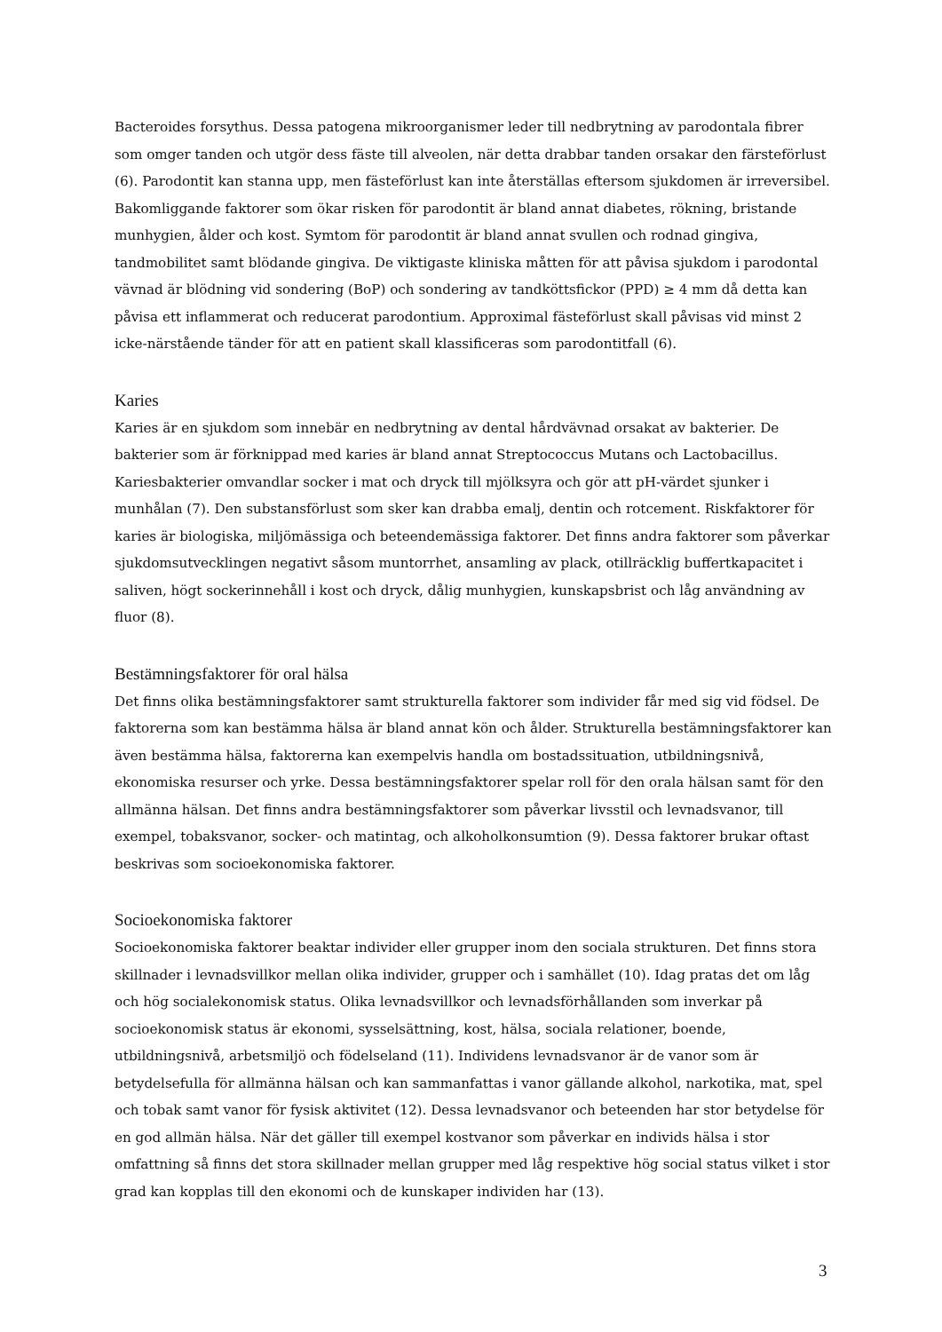Bacteroides forsythus. Dessa patogena mikroorganismer leder till nedbrytning av parodontala fibrer som omger tanden och utgör dess fäste till alveolen, när detta drabbar tanden orsakar den färsteförlust (6). Parodontit kan stanna upp, men fästeförlust kan inte återställas eftersom sjukdomen är irreversibel. Bakomliggande faktorer som ökar risken för parodontit är bland annat diabetes, rökning, bristande munhygien, ålder och kost. Symtom för parodontit är bland annat svullen och rodnad gingiva, tandmobilitet samt blödande gingiva. De viktigaste kliniska måtten för att påvisa sjukdom i parodontal vävnad är blödning vid sondering (BoP) och sondering av tandköttsfickor (PPD) ≥ 4 mm då detta kan påvisa ett inflammerat och reducerat parodontium. Approximal fästeförlust skall påvisas vid minst 2 icke-närstående tänder för att en patient skall klassificeras som parodontitfall (6).
Karies
Karies är en sjukdom som innebär en nedbrytning av dental hårdvävnad orsakat av bakterier. De bakterier som är förknippad med karies är bland annat Streptococcus Mutans och Lactobacillus. Kariesbakterier omvandlar socker i mat och dryck till mjölksyra och gör att pH-värdet sjunker i munhålan (7). Den substansförlust som sker kan drabba emalj, dentin och rotcement. Riskfaktorer för karies är biologiska, miljömässiga och beteendemässiga faktorer. Det finns andra faktorer som påverkar sjukdomsutvecklingen negativt såsom muntorrhet, ansamling av plack, otillräcklig buffertkapacitet i saliven, högt sockerinnehåll i kost och dryck, dålig munhygien, kunskapsbrist och låg användning av fluor (8).
Bestämningsfaktorer för oral hälsa
Det finns olika bestämningsfaktorer samt strukturella faktorer som individer får med sig vid födsel. De faktorerna som kan bestämma hälsa är bland annat kön och ålder. Strukturella bestämningsfaktorer kan även bestämma hälsa, faktorerna kan exempelvis handla om bostadssituation, utbildningsnivå, ekonomiska resurser och yrke. Dessa bestämningsfaktorer spelar roll för den orala hälsan samt för den allmänna hälsan. Det finns andra bestämningsfaktorer som påverkar livsstil och levnadsvanor, till exempel, tobaksvanor, socker- och matintag, och alkoholkonsumtion (9). Dessa faktorer brukar oftast beskrivas som socioekonomiska faktorer.
Socioekonomiska faktorer
Socioekonomiska faktorer beaktar individer eller grupper inom den sociala strukturen. Det finns stora skillnader i levnadsvillkor mellan olika individer, grupper och i samhället (10). Idag pratas det om låg och hög socialekonomisk status. Olika levnadsvillkor och levnadsförhållanden som inverkar på socioekonomisk status är ekonomi, sysselsättning, kost, hälsa, sociala relationer, boende, utbildningsnivå, arbetsmiljö och födelseland (11). Individens levnadsvanor är de vanor som är betydelsefulla för allmänna hälsan och kan sammanfattas i vanor gällande alkohol, narkotika, mat, spel och tobak samt vanor för fysisk aktivitet (12). Dessa levnadsvanor och beteenden har stor betydelse för en god allmän hälsa. När det gäller till exempel kostvanor som påverkar en individs hälsa i stor omfattning så finns det stora skillnader mellan grupper med låg respektive hög social status vilket i stor grad kan kopplas till den ekonomi och de kunskaper individen har (13).
3